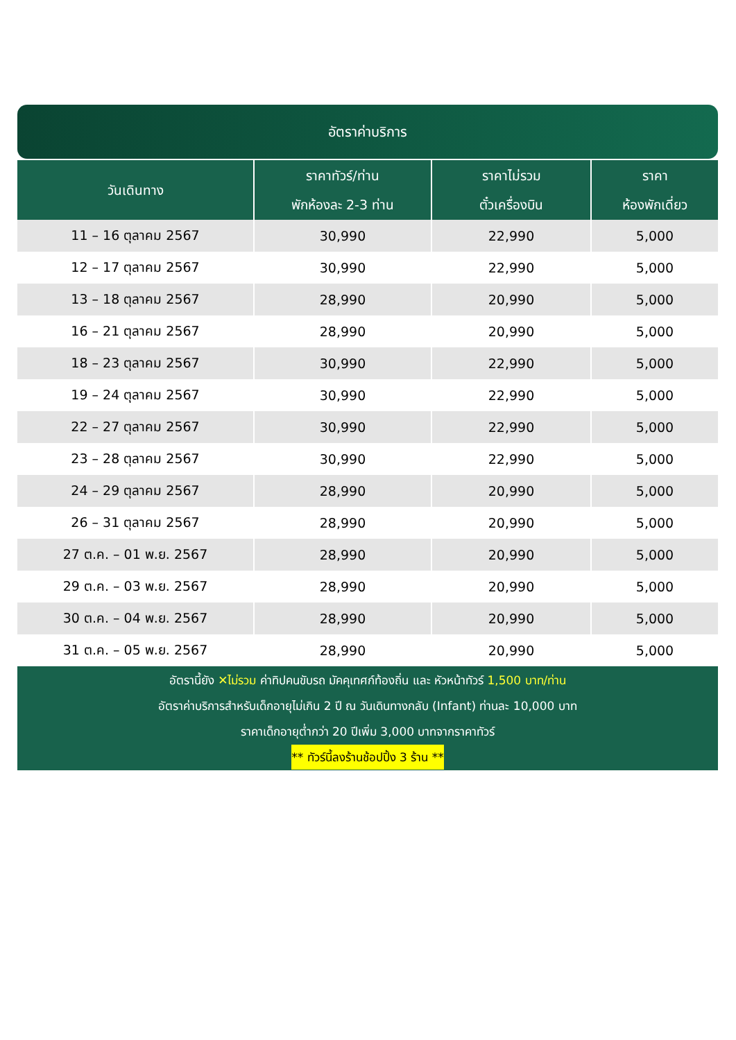อัตราค่าบริการ
| วันเดินทาง | ราคาทัวร์/ท่าน พักห้องละ 2-3 ท่าน | ราคาไม่รวม ตั๋วเครื่องบิน | ราคา ห้องพักเดี่ยว |
| --- | --- | --- | --- |
| 11 – 16 ตุลาคม 2567 | 30,990 | 22,990 | 5,000 |
| 12 – 17 ตุลาคม 2567 | 30,990 | 22,990 | 5,000 |
| 13 – 18 ตุลาคม 2567 | 28,990 | 20,990 | 5,000 |
| 16 – 21 ตุลาคม 2567 | 28,990 | 20,990 | 5,000 |
| 18 – 23 ตุลาคม 2567 | 30,990 | 22,990 | 5,000 |
| 19 – 24 ตุลาคม 2567 | 30,990 | 22,990 | 5,000 |
| 22 – 27 ตุลาคม 2567 | 30,990 | 22,990 | 5,000 |
| 23 – 28 ตุลาคม 2567 | 30,990 | 22,990 | 5,000 |
| 24 – 29 ตุลาคม 2567 | 28,990 | 20,990 | 5,000 |
| 26 – 31 ตุลาคม 2567 | 28,990 | 20,990 | 5,000 |
| 27 ต.ค. – 01 พ.ย. 2567 | 28,990 | 20,990 | 5,000 |
| 29 ต.ค. – 03 พ.ย. 2567 | 28,990 | 20,990 | 5,000 |
| 30 ต.ค. – 04 พ.ย. 2567 | 28,990 | 20,990 | 5,000 |
| 31 ต.ค. – 05 พ.ย. 2567 | 28,990 | 20,990 | 5,000 |
อัตรานี้ยัง ✕ไม่รวม ค่าทิปคนขับรถ มัคคุเทศก์ท้องถิ่น และ หัวหน้าทัวร์ 1,500 บาท/ท่าน
อัตราค่าบริการสำหรับเด็กอายุไม่เกิน 2 ปี ณ วันเดินทางกลับ (Infant) ท่านละ 10,000 บาท
ราคาเด็กอายุต่ำกว่า 20 ปีเพิ่ม 3,000 บาทจากราคาทัวร์
** ทัวร์นี้ลงร้านช้อปปิ้ง 3 ร้าน **